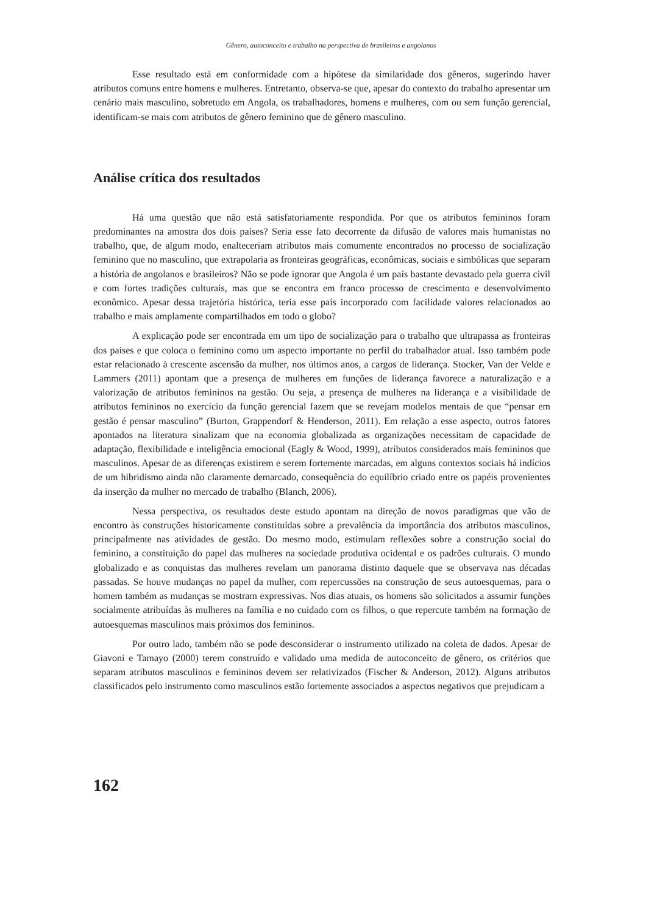Gênero, autoconceito e trabalho na perspectiva de brasileiros e angolanos
Esse resultado está em conformidade com a hipótese da similaridade dos gêneros, sugerindo haver atributos comuns entre homens e mulheres. Entretanto, observa-se que, apesar do contexto do trabalho apresentar um cenário mais masculino, sobretudo em Angola, os trabalhadores, homens e mulheres, com ou sem função gerencial, identificam-se mais com atributos de gênero feminino que de gênero masculino.
Análise crítica dos resultados
Há uma questão que não está satisfatoriamente respondida. Por que os atributos femininos foram predominantes na amostra dos dois países? Seria esse fato decorrente da difusão de valores mais humanistas no trabalho, que, de algum modo, enalteceriam atributos mais comumente encontrados no processo de socialização feminino que no masculino, que extrapolaria as fronteiras geográficas, econômicas, sociais e simbólicas que separam a história de angolanos e brasileiros? Não se pode ignorar que Angola é um país bastante devastado pela guerra civil e com fortes tradições culturais, mas que se encontra em franco processo de crescimento e desenvolvimento econômico. Apesar dessa trajetória histórica, teria esse país incorporado com facilidade valores relacionados ao trabalho e mais amplamente compartilhados em todo o globo?
A explicação pode ser encontrada em um tipo de socialização para o trabalho que ultrapassa as fronteiras dos países e que coloca o feminino como um aspecto importante no perfil do trabalhador atual. Isso também pode estar relacionado à crescente ascensão da mulher, nos últimos anos, a cargos de liderança. Stocker, Van der Velde e Lammers (2011) apontam que a presença de mulheres em funções de liderança favorece a naturalização e a valorização de atributos femininos na gestão. Ou seja, a presença de mulheres na liderança e a visibilidade de atributos femininos no exercício da função gerencial fazem que se revejam modelos mentais de que “pensar em gestão é pensar masculino” (Burton, Grappendorf & Henderson, 2011). Em relação a esse aspecto, outros fatores apontados na literatura sinalizam que na economia globalizada as organizações necessitam de capacidade de adaptação, flexibilidade e inteligência emocional (Eagly & Wood, 1999), atributos considerados mais femininos que masculinos. Apesar de as diferenças existirem e serem fortemente marcadas, em alguns contextos sociais há indícios de um hibridismo ainda não claramente demarcado, consequência do equilíbrio criado entre os papéis provenientes da inserção da mulher no mercado de trabalho (Blanch, 2006).
Nessa perspectiva, os resultados deste estudo apontam na direção de novos paradigmas que vão de encontro às construções historicamente constituídas sobre a prevalência da importância dos atributos masculinos, principalmente nas atividades de gestão. Do mesmo modo, estimulam reflexões sobre a construção social do feminino, a constituição do papel das mulheres na sociedade produtiva ocidental e os padrões culturais. O mundo globalizado e as conquistas das mulheres revelam um panorama distinto daquele que se observava nas décadas passadas. Se houve mudanças no papel da mulher, com repercussões na construção de seus autoesquemas, para o homem também as mudanças se mostram expressivas. Nos dias atuais, os homens são solicitados a assumir funções socialmente atribuídas às mulheres na família e no cuidado com os filhos, o que repercute também na formação de autoesquemas masculinos mais próximos dos femininos.
Por outro lado, também não se pode desconsiderar o instrumento utilizado na coleta de dados. Apesar de Giavoni e Tamayo (2000) terem construído e validado uma medida de autoconceito de gênero, os critérios que separam atributos masculinos e femininos devem ser relativizados (Fischer & Anderson, 2012). Alguns atributos classificados pelo instrumento como masculinos estão fortemente associados a aspectos negativos que prejudicam a
162